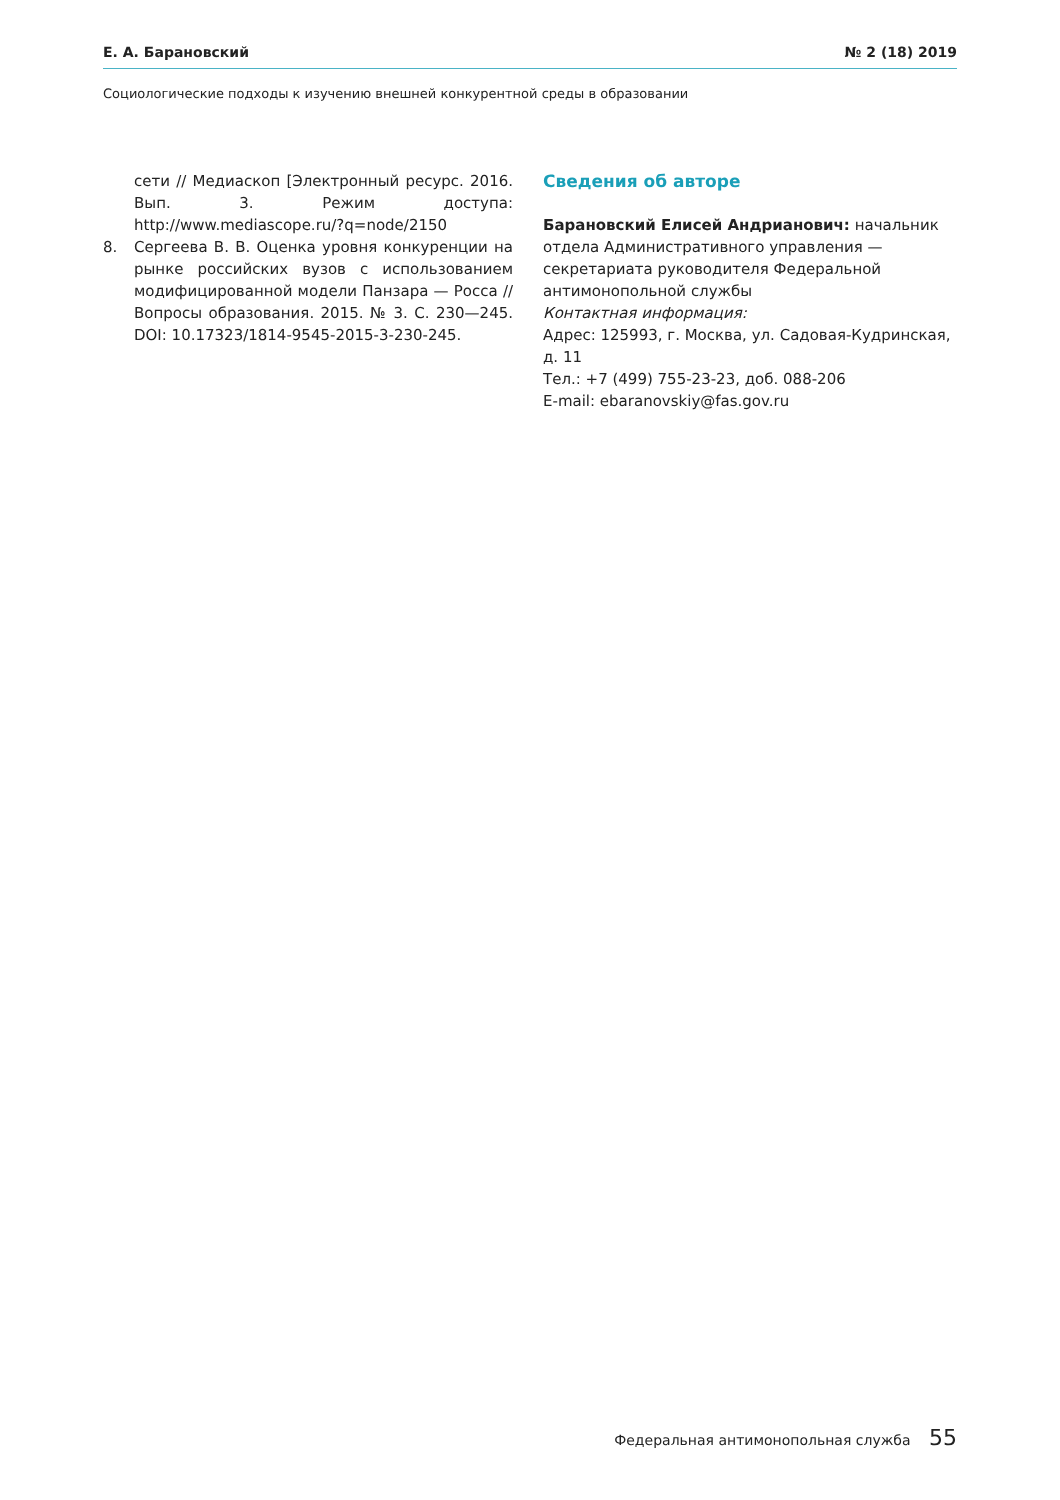Е. А. Барановский № 2 (18) 2019
Социологические подходы к изучению внешней конкурентной среды в образовании
сети // Медиаскоп [Электронный ресурс. 2016. Вып. 3. Режим доступа: http://www.mediascope.ru/?q=node/2150
8. Сергеева В. В. Оценка уровня конкуренции на рынке российских вузов с использованием модифицированной модели Панзара — Росса // Вопросы образования. 2015. № 3. С. 230—245. DOI: 10.17323/1814-9545-2015-3-230-245.
Сведения об авторе
Барановский Елисей Андрианович: начальник отдела Административного управления — секретариата руководителя Федеральной антимонопольной службы
Контактная информация:
Адрес: 125993, г. Москва, ул. Садовая-Кудринская, д. 11
Тел.: +7 (499) 755-23-23, доб. 088-206
E-mail: ebaranovskiy@fas.gov.ru
Федеральная антимонопольная служба 55